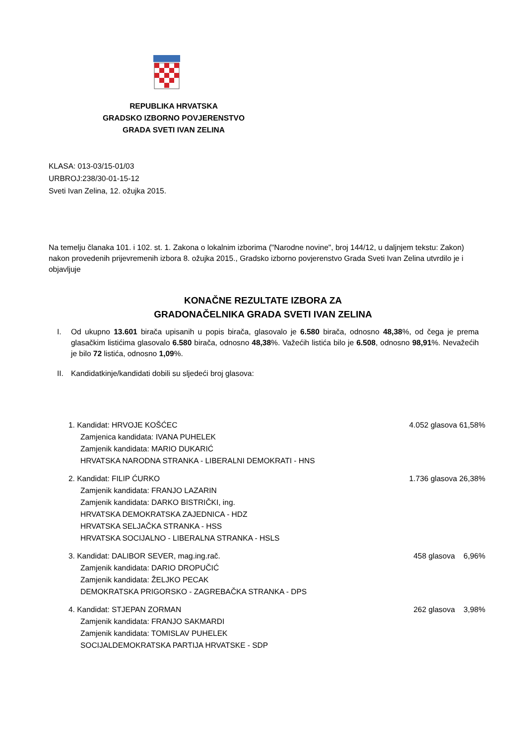REPUBLIKA HRVATSKA
GRADSKO IZBORNO POVJERENSTVO
GRADA SVETI IVAN ZELINA
KLASA: 013-03/15-01/03
URBROJ:238/30-01-15-12
Sveti Ivan Zelina, 12. ožujka 2015.
Na temelju članaka 101. i 102. st. 1. Zakona o lokalnim izborima ("Narodne novine", broj 144/12, u daljnjem tekstu: Zakon) nakon provedenih prijevremenih izbora 8. ožujka 2015., Gradsko izborno povjerenstvo Grada Sveti Ivan Zelina utvrdilo je i objavljuje
KONAČNE REZULTATE IZBORA ZA
GRADONAČELNIKA GRADA SVETI IVAN ZELINA
I. Od ukupno 13.601 birača upisanih u popis birača, glasovalo je 6.580 birača, odnosno 48,38%, od čega je prema glasačkim listićima glasovalo 6.580 birača, odnosno 48,38%. Važećih listića bilo je 6.508, odnosno 98,91%. Nevažećih je bilo 72 listića, odnosno 1,09%.
II. Kandidatkinje/kandidati dobili su sljedeći broj glasova:
1. Kandidat: HRVOJE KOŠĆEC
Zamjenica kandidata: IVANA PUHELEK
Zamjenik kandidata: MARIO DUKARIĆ
HRVATSKA NARODNA STRANKA - LIBERALNI DEMOKRATI - HNS
4.052 glasova 61,58%
2. Kandidat: FILIP ĆURKO
Zamjenik kandidata: FRANJO LAZARIN
Zamjenik kandidata: DARKO BISTRIČKI, ing.
HRVATSKA DEMOKRATSKA ZAJEDNICA - HDZ
HRVATSKA SELJAČKA STRANKA - HSS
HRVATSKA SOCIJALNO - LIBERALNA STRANKA - HSLS
1.736 glasova 26,38%
3. Kandidat: DALIBOR SEVER, mag.ing.rač.
Zamjenik kandidata: DARIO DROPUČIĆ
Zamjenik kandidata: ŽELJKO PECAK
DEMOKRATSKA PRIGORSKO - ZAGREBAČKA STRANKA - DPS
458 glasova 6,96%
4. Kandidat: STJEPAN ZORMAN
Zamjenik kandidata: FRANJO SAKMARDI
Zamjenik kandidata: TOMISLAV PUHELEK
SOCIJALDEMOKRATSKA PARTIJA HRVATSKE - SDP
262 glasova 3,98%